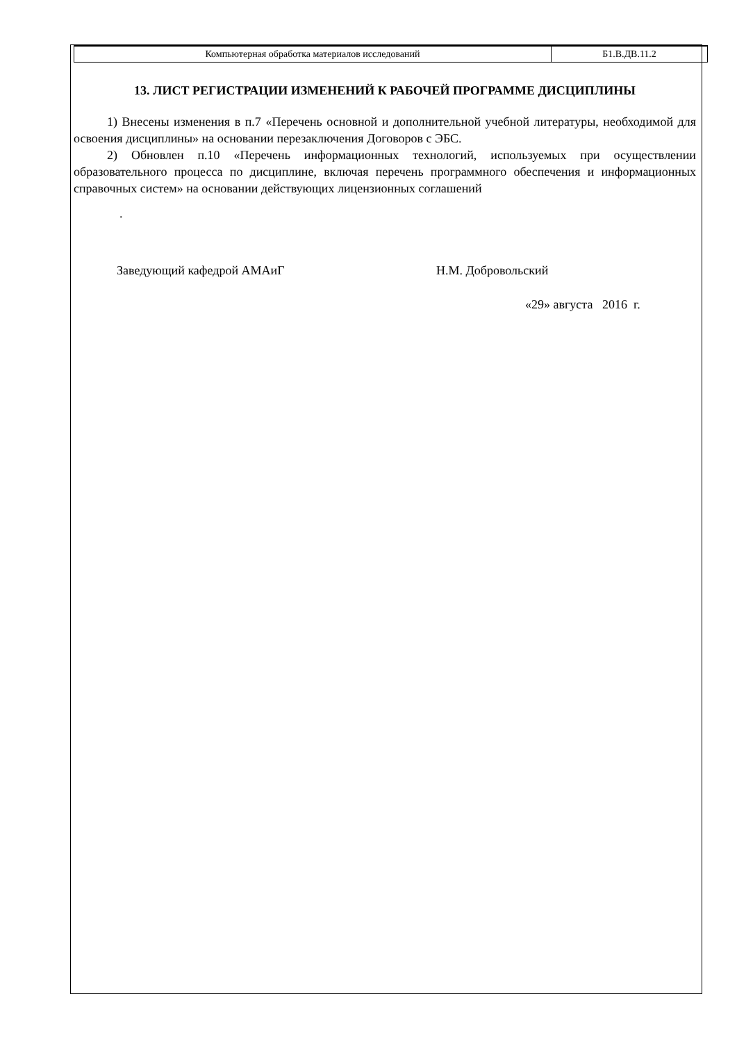| Компьютерная обработка материалов исследований | Б1.В.ДВ.11.2 |
13. ЛИСТ РЕГИСТРАЦИИ ИЗМЕНЕНИЙ К РАБОЧЕЙ ПРОГРАММЕ ДИСЦИПЛИНЫ
1) Внесены изменения в п.7 «Перечень основной и дополнительной учебной литературы, необходимой для освоения дисциплины» на основании перезаключения Договоров с ЭБС.
2) Обновлен п.10 «Перечень информационных технологий, используемых при осуществлении образовательного процесса по дисциплине, включая перечень программного обеспечения и информационных справочных систем» на основании действующих лицензионных соглашений
.
Заведующий кафедрой АМАиГ Н.М. Добровольский
«29» августа 2016 г.